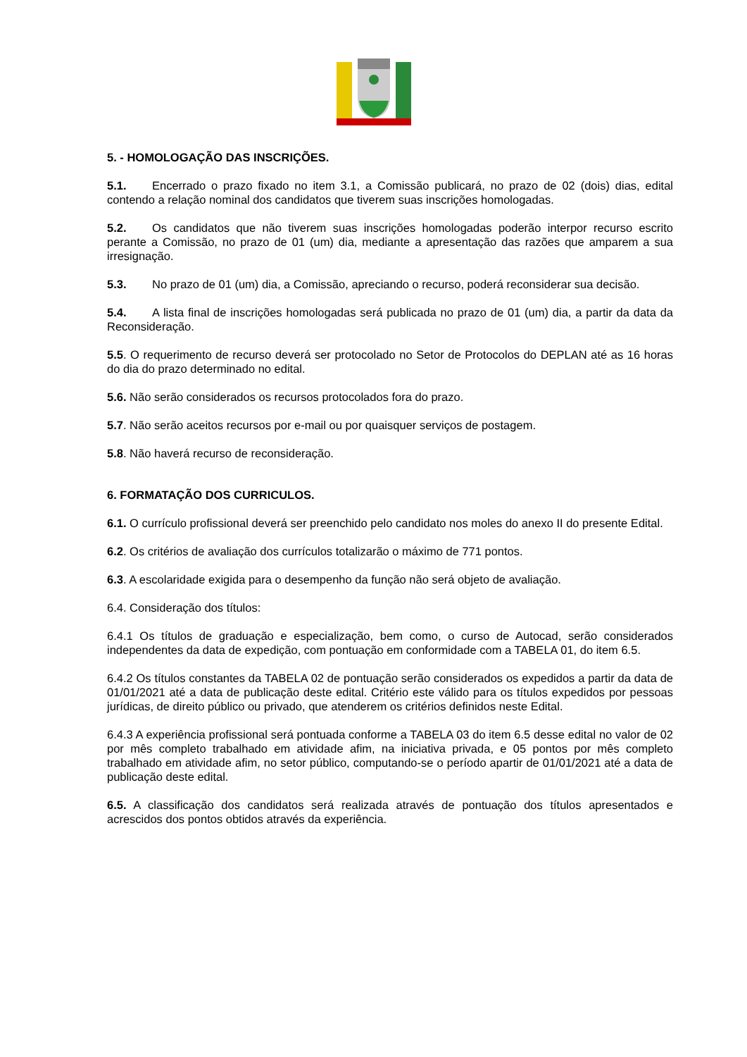5. - HOMOLOGAÇÃO DAS INSCRIÇÕES.
5.1. Encerrado o prazo fixado no item 3.1, a Comissão publicará, no prazo de 02 (dois) dias, edital contendo a relação nominal dos candidatos que tiverem suas inscrições homologadas.
5.2. Os candidatos que não tiverem suas inscrições homologadas poderão interpor recurso escrito perante a Comissão, no prazo de 01 (um) dia, mediante a apresentação das razões que amparem a sua irresignação.
5.3. No prazo de 01 (um) dia, a Comissão, apreciando o recurso, poderá reconsiderar sua decisão.
5.4. A lista final de inscrições homologadas será publicada no prazo de 01 (um) dia, a partir da data da Reconsideração.
5.5. O requerimento de recurso deverá ser protocolado no Setor de Protocolos do DEPLAN até as 16 horas do dia do prazo determinado no edital.
5.6. Não serão considerados os recursos protocolados fora do prazo.
5.7. Não serão aceitos recursos por e-mail ou por quaisquer serviços de postagem.
5.8. Não haverá recurso de reconsideração.
6. FORMATAÇÃO DOS CURRICULOS.
6.1. O currículo profissional deverá ser preenchido pelo candidato nos moles do anexo II do presente Edital.
6.2. Os critérios de avaliação dos currículos totalizarão o máximo de 771 pontos.
6.3. A escolaridade exigida para o desempenho da função não será objeto de avaliação.
6.4. Consideração dos títulos:
6.4.1 Os títulos de graduação e especialização, bem como, o curso de Autocad, serão considerados independentes da data de expedição, com pontuação em conformidade com a TABELA 01, do item 6.5.
6.4.2 Os títulos constantes da TABELA 02 de pontuação serão considerados os expedidos a partir da data de 01/01/2021 até a data de publicação deste edital. Critério este válido para os títulos expedidos por pessoas jurídicas, de direito público ou privado, que atenderem os critérios definidos neste Edital.
6.4.3 A experiência profissional será pontuada conforme a TABELA 03 do item 6.5 desse edital no valor de 02 por mês completo trabalhado em atividade afim, na iniciativa privada, e 05 pontos por mês completo trabalhado em atividade afim, no setor público, computando-se o período apartir de 01/01/2021 até a data de publicação deste edital.
6.5. A classificação dos candidatos será realizada através de pontuação dos títulos apresentados e acrescidos dos pontos obtidos através da experiência.